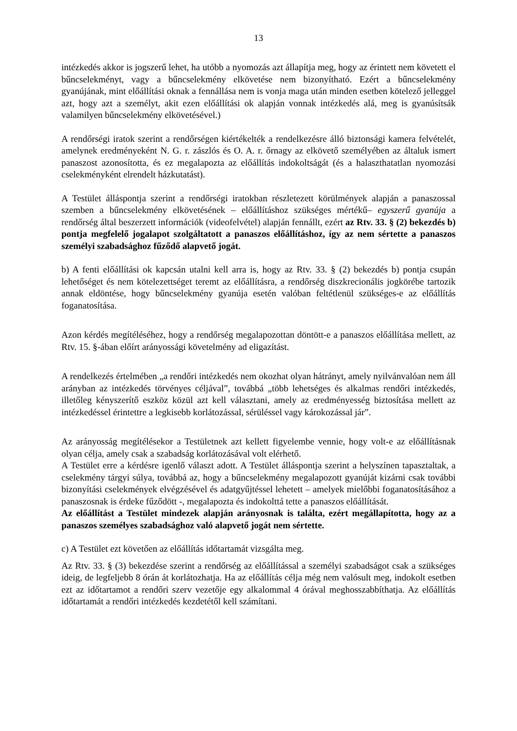13
intézkedés akkor is jogszerű lehet, ha utóbb a nyomozás azt állapítja meg, hogy az érintett nem követett el bűncselekményt, vagy a bűncselekmény elkövetése nem bizonyítható. Ezért a bűncselekmény gyanújának, mint előállítási oknak a fennállása nem is vonja maga után minden esetben kötelező jelleggel azt, hogy azt a személyt, akit ezen előállítási ok alapján vonnak intézkedés alá, meg is gyanúsítsák valamilyen bűncselekmény elkövetésével.)
A rendőrségi iratok szerint a rendőrségen kiértékelték a rendelkezésre álló biztonsági kamera felvételét, amelynek eredményeként N. G. r. zászlós és O. A. r. őrnagy az elkövető személyében az általuk ismert panaszost azonosította, és ez megalapozta az előállítás indokoltságát (és a halaszthatatlan nyomozási cselekményként elrendelt házkutatást).
A Testület álláspontja szerint a rendőrségi iratokban részletezett körülmények alapján a panaszossal szemben a bűncselekmény elkövetésének – előállításhoz szükséges mértékű– egyszerű gyanúja a rendőrség által beszerzett információk (videofelvétel) alapján fennállt, ezért az Rtv. 33. § (2) bekezdés b) pontja megfelelő jogalapot szolgáltatott a panaszos előállításhoz, így az nem sértette a panaszos személyi szabadsághoz fűződő alapvető jogát.
b) A fenti előállítási ok kapcsán utalni kell arra is, hogy az Rtv. 33. § (2) bekezdés b) pontja csupán lehetőséget és nem kötelezettséget teremt az előállításra, a rendőrség diszkrecionális jogkörébe tartozik annak eldöntése, hogy bűncselekmény gyanúja esetén valóban feltétlenül szükséges-e az előállítás foganatosítása.
Azon kérdés megítéléséhez, hogy a rendőrség megalapozottan döntött-e a panaszos előállítása mellett, az Rtv. 15. §-ában előírt arányossági követelmény ad eligazítást.
A rendelkezés értelmében „a rendőri intézkedés nem okozhat olyan hátrányt, amely nyilvánvalóan nem áll arányban az intézkedés törvényes céljával”, továbbá „több lehetséges és alkalmas rendőri intézkedés, illetőleg kényszerítő eszköz közül azt kell választani, amely az eredményesség biztosítása mellett az intézkedéssel érintettre a legkisebb korlátozással, sérüléssel vagy károkozással jár”.
Az arányosság megítélésekor a Testületnek azt kellett figyelembe vennie, hogy volt-e az előállításnak olyan célja, amely csak a szabadság korlátozásával volt elérhető.
A Testület erre a kérdésre igenlő választ adott. A Testület álláspontja szerint a helyszínen tapasztaltak, a cselekmény tárgyi súlya, továbbá az, hogy a bűncselekmény megalapozott gyanúját kizárni csak további bizonyítási cselekmények elvégzésével és adatgyűjtéssel lehetett – amelyek mielőbbi foganatosításához a panaszosnak is érdeke fűződött -, megalapozta és indokolttá tette a panaszos előállítását.
Az előállítást a Testület mindezek alapján arányosnak is találta, ezért megállapította, hogy az a panaszos személyes szabadsághoz való alapvető jogát nem sértette.
c) A Testület ezt követően az előállítás időtartamát vizsgálta meg.
Az Rtv. 33. § (3) bekezdése szerint a rendőrség az előállítással a személyi szabadságot csak a szükséges ideig, de legfeljebb 8 órán át korlátozhatja. Ha az előállítás célja még nem valósult meg, indokolt esetben ezt az időtartamot a rendőri szerv vezetője egy alkalommal 4 órával meghosszabbíthatja. Az előállítás időtartamát a rendőri intézkedés kezdetétől kell számítani.